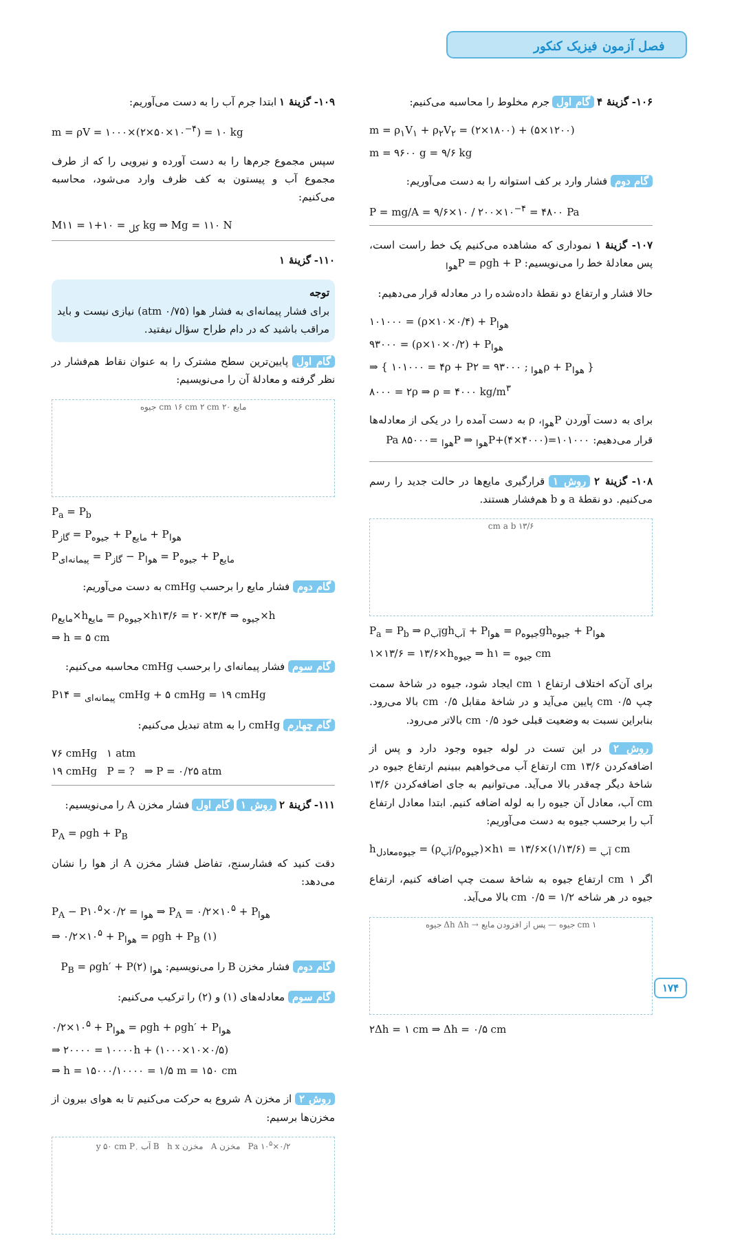فصل آزمون فیزیک کنکور
۱۰۶- گزینهٔ ۴ گام اول جرم مخلوط را محاسبه می‌کنیم:
m = ρ<sub>۱</sub>V<sub>۱</sub> + ρ<sub>۲</sub>V<sub>۲</sub> = (۲×۱۸۰۰) + (۵×۱۲۰۰)
m = ۹۶۰۰ g = ۹/۶ kg
گام دوم فشار وارد بر کف استوانه را به دست می‌آوریم:
P = mg/A = ۹/۶×۱۰ / ۲۰۰×۱۰<sup>−۴</sup> = ۴۸۰۰ Pa
۱۰۷- گزینهٔ ۱ نموداری که مشاهده می‌کنیم یک خط راست است، پس معادلهٔ خط را می‌نویسیم: P = ρgh + P<sub>هوا</sub>
حالا فشار و ارتفاع دو نقطهٔ داده‌شده را در معادله قرار می‌دهیم:
۱۰۱۰۰۰ = (ρ×۱۰×۰/۴) + P<sub>هوا</sub>
۹۳۰۰۰ = (ρ×۱۰×۰/۲) + P<sub>هوا</sub>
⇒ { ۱۰۱۰۰۰ = ۴ρ + P<sub>هوا</sub> ; ۹۳۰۰۰ = ۲ρ + P<sub>هوا</sub> }
۸۰۰۰ = ۲ρ ⇒ ρ = ۴۰۰۰ kg/m<sup>۳</sup>
برای به دست آوردن P<sub>هوا</sub>، ρ به دست آمده را در یکی از معادله‌ها قرار می‌دهیم: ۱۰۱۰۰۰=(۴۰۰۰×۴)+P<sub>هوا</sub> ⇒ P<sub>هوا</sub> =۸۵۰۰۰ Pa
۱۰۸- گزینهٔ ۲ روش ۱ قرارگیری مایع‌ها در حالت جدید را رسم می‌کنیم. دو نقطهٔ a و b هم‌فشار هستند.
۱۳/۶ cm a b
P<sub>a</sub> = P<sub>b</sub> ⇒ ρ<sub>آب</sub>gh<sub>آب</sub> + P<sub>هوا</sub> = ρ<sub>جیوه</sub>gh<sub>جیوه</sub> + P<sub>هوا</sub>
۱×۱۳/۶ = ۱۳/۶×h<sub>جیوه</sub> ⇒ h<sub>جیوه</sub> = ۱ cm
برای آن‌که اختلاف ارتفاع ۱ cm ایجاد شود، جیوه در شاخهٔ سمت چپ ۰/۵ cm پایین می‌آید و در شاخهٔ مقابل ۰/۵ cm بالا می‌رود. بنابراین نسبت به وضعیت قبلی خود ۰/۵ cm بالاتر می‌رود.
روش ۲ در این تست در لوله جیوه وجود دارد و پس از اضافه‌کردن ۱۳/۶ cm ارتفاع آب می‌خواهیم ببینیم ارتفاع جیوه در شاخهٔ دیگر چه‌قدر بالا می‌آید. می‌توانیم به جای اضافه‌کردن ۱۳/۶ cm آب، معادل آن جیوه را به لوله اضافه کنیم. ابتدا معادل ارتفاع آب را برحسب جیوه به دست می‌آوریم:
h<sub>جیوه‌معادل</sub> = (ρ<sub>آب</sub>/ρ<sub>جیوه</sub>)×h<sub>آب</sub> = (۱/۱۳/۶)×۱۳/۶ = ۱ cm
اگر ۱ cm ارتفاع جیوه به شاخهٔ سمت چپ اضافه کنیم، ارتفاع جیوه در هر شاخه ۱/۲ = ۰/۵ cm بالا می‌آید.
۱ cm جیوه — پس از افزودن مایع → Δh Δh جیوه
۲Δh = ۱ cm ⇒ Δh = ۰/۵ cm
۱۰۹- گزینهٔ ۱ ابتدا جرم آب را به دست می‌آوریم:
m = ρV = ۱۰۰۰×(۲×۵۰×۱۰<sup>−۴</sup>) = ۱۰ kg
سپس مجموع جرم‌ها را به دست آورده و نیرویی را که از طرف مجموع آب و پیستون به کف ظرف وارد می‌شود، محاسبه می‌کنیم:
M<sub>کل</sub> = ۱۰+۱ = ۱۱ kg ⇒ Mg = ۱۱۰ N
۱۱۰- گزینهٔ ۱
توجه
برای فشار پیمانه‌ای به فشار هوا (۰/۷۵ atm) نیازی نیست و باید مراقب باشید که در دام طراح سؤال نیفتید.
گام اول پایین‌ترین سطح مشترک را به عنوان نقاط هم‌فشار در نظر گرفته و معادلهٔ آن را می‌نویسیم:
مایع ۲۰ cm ۱۶ cm ۲ cm جیوه
P<sub>a</sub> = P<sub>b</sub>
P<sub>گاز</sub> = P<sub>جیوه</sub> + P<sub>مایع</sub> + P<sub>هوا</sub>
P<sub>پیمانه‌ای</sub> = P<sub>گاز</sub> − P<sub>هوا</sub> = P<sub>جیوه</sub> + P<sub>مایع</sub>
گام دوم فشار مایع را برحسب cmHg به دست می‌آوریم:
ρ<sub>مایع</sub>×h<sub>مایع</sub> = ρ<sub>جیوه</sub>×h<sub>جیوه</sub> ⇒ ۳/۴×۲۰ = ۱۳/۶×h
⇒ h = ۵ cm
گام سوم فشار پیمانه‌ای را برحسب cmHg محاسبه می‌کنیم:
P<sub>پیمانه‌ای</sub> = ۱۴ cmHg + ۵ cmHg = ۱۹ cmHg
گام چهارم cmHg را به atm تبدیل می‌کنیم:
۷۶ cmHg ۱ atm
۱۹ cmHg P = ? ⇒ P = ۰/۲۵ atm
۱۱۱- گزینهٔ ۲ روش ۱ گام اول فشار مخزن A را می‌نویسیم:
P<sub>A</sub> = ρgh + P<sub>B</sub>
دقت کنید که فشارسنج، تفاضل فشار مخزن A از هوا را نشان می‌دهد:
P<sub>A</sub> − P<sub>هوا</sub> = ۰/۲×۱۰<sup>۵</sup> ⇒ P<sub>A</sub> = ۰/۲×۱۰<sup>۵</sup> + P<sub>هوا</sub>
⇒ ۰/۲×۱۰<sup>۵</sup> + P<sub>هوا</sub> = ρgh + P<sub>B</sub> (۱)
گام دوم فشار مخزن B را می‌نویسیم: P<sub>B</sub> = ρgh′ + P<sub>هوا</sub> (۲)
گام سوم معادله‌های (۱) و (۲) را ترکیب می‌کنیم:
۰/۲×۱۰<sup>۵</sup> + P<sub>هوا</sub> = ρgh + ρgh′ + P<sub>هوا</sub>
⇒ ۲۰۰۰۰ = ۱۰۰۰۰h + (۱۰۰۰×۱۰×۰/۵)
⇒ h = ۱۵۰۰۰/۱۰۰۰۰ = ۱/۵ m = ۱۵۰ cm
روش ۲ از مخزن A شروع به حرکت می‌کنیم تا به هوای بیرون از مخزن‌ها برسیم:
۰/۲×۱۰<sup>۵</sup> Pa مخزن A مخزن B h x آب y ۵۰ cm P<sub>۰</sub>
۱۷۴